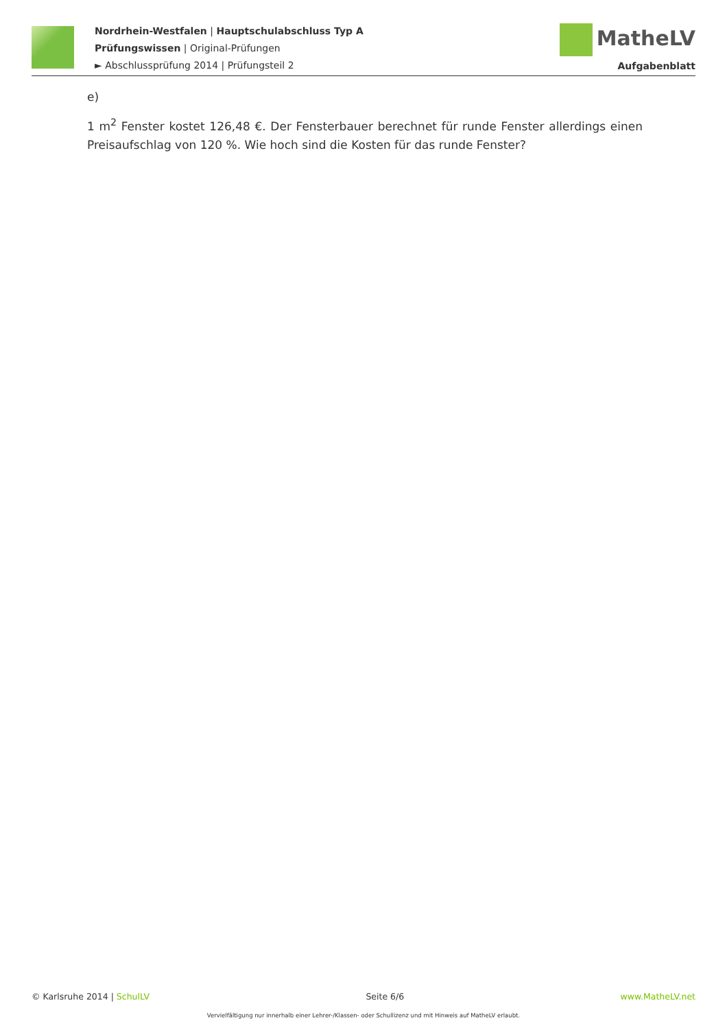Nordrhein-Westfalen | Hauptschulabschluss Typ A
Prüfungswissen | Original-Prüfungen
► Abschlussprüfung 2014 | Prüfungsteil 2
MatheLV
Aufgabenblatt
e)
1 m<sup>2</sup> Fenster kostet 126,48 €. Der Fensterbauer berechnet für runde Fenster allerdings einen Preisaufschlag von 120 %. Wie hoch sind die Kosten für das runde Fenster?
© Karlsruhe 2014 | SchulLV Seite 6/6 www.MatheLV.net
Vervielfältigung nur innerhalb einer Lehrer-/Klassen- oder Schullizenz und mit Hinweis auf MatheLV erlaubt.